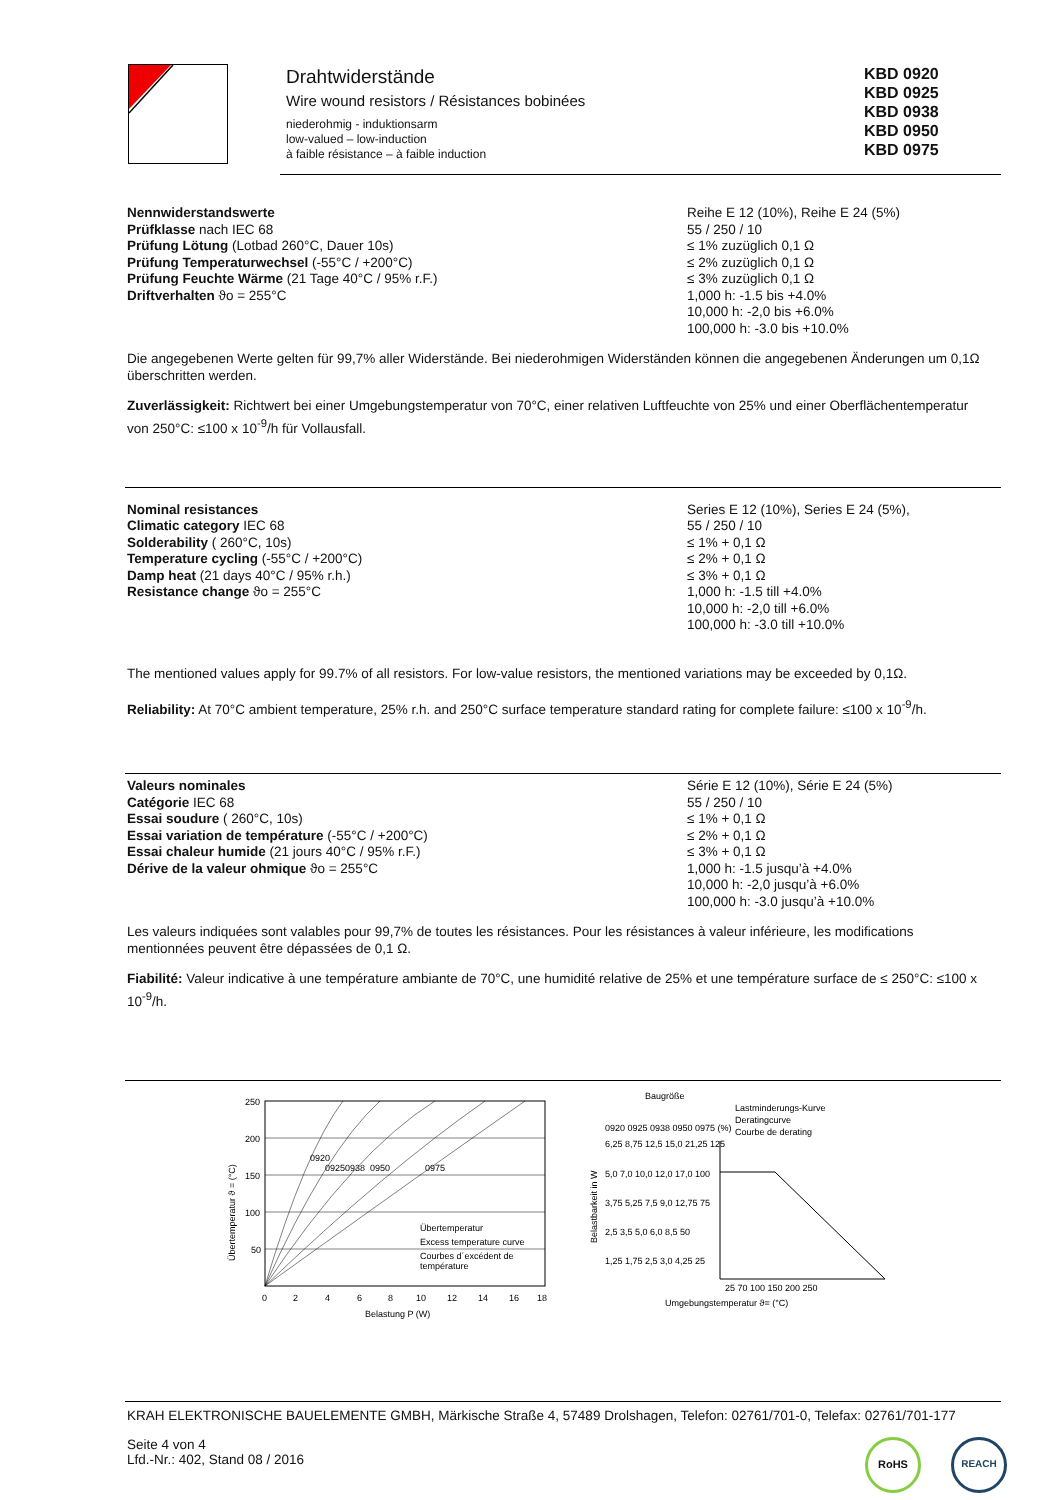Drahtwiderstände
Wire wound resistors / Résistances bobinées
niederohmig - induktionsarm
low-valued – low-induction
à faible résistance – à faible induction
KBD 0920
KBD 0925
KBD 0938
KBD 0950
KBD 0975
Nennwiderstandswerte
Prüfklasse nach IEC 68
Prüfung Lötung (Lotbad 260°C, Dauer 10s)
Prüfung Temperaturwechsel (-55°C / +200°C)
Prüfung Feuchte Wärme (21 Tage 40°C / 95% r.F.)
Driftverhalten ϑo = 255°C
Reihe E 12 (10%), Reihe E 24 (5%)
55 / 250 / 10
≤ 1% zuzüglich 0,1 Ω
≤ 2% zuzüglich 0,1 Ω
≤ 3% zuzüglich 0,1 Ω
1,000 h: -1.5 bis +4.0%
10,000 h: -2,0 bis +6.0%
100,000 h: -3.0 bis +10.0%
Die angegebenen Werte gelten für 99,7% aller Widerstände. Bei niederohmigen Widerständen können die angegebenen Änderungen um 0,1Ω überschritten werden.
Zuverlässigkeit: Richtwert bei einer Umgebungstemperatur von 70°C, einer relativen Luftfeuchte von 25% und einer Oberflächentemperatur von 250°C: ≤100 x 10<sup>-9</sup>/h für Vollausfall.
Nominal resistances
Climatic category IEC 68
Solderability ( 260°C, 10s)
Temperature cycling (-55°C / +200°C)
Damp heat (21 days 40°C / 95% r.h.)
Resistance change ϑo = 255°C
Series E 12 (10%), Series E 24 (5%),
55 / 250 / 10
≤ 1% + 0,1 Ω
≤ 2% + 0,1 Ω
≤ 3% + 0,1 Ω
1,000 h: -1.5 till +4.0%
10,000 h: -2,0 till +6.0%
100,000 h: -3.0 till +10.0%
The mentioned values apply for 99.7% of all resistors. For low-value resistors, the mentioned variations may be exceeded by 0,1Ω.
Reliability: At 70°C ambient temperature, 25% r.h. and 250°C surface temperature standard rating for complete failure: ≤100 x 10<sup>-9</sup>/h.
Valeurs nominales
Catégorie IEC 68
Essai soudure ( 260°C, 10s)
Essai variation de température (-55°C / +200°C)
Essai chaleur humide (21 jours 40°C / 95% r.F.)
Dérive de la valeur ohmique ϑo = 255°C
Série E 12 (10%), Série E 24 (5%)
55 / 250 / 10
≤ 1% + 0,1 Ω
≤ 2% + 0,1 Ω
≤ 3% + 0,1 Ω
1,000 h: -1.5 jusqu’à +4.0%
10,000 h: -2,0 jusqu’à +6.0%
100,000 h: -3.0 jusqu’à +10.0%
Les valeurs indiquées sont valables pour 99,7% de toutes les résistances. Pour les résistances à valeur inférieure, les modifications mentionnées peuvent être dépassées de 0,1 Ω.
Fiabilité: Valeur indicative à une température ambiante de 70°C, une humidité relative de 25% et une température surface de ≤ 250°C: ≤100 x 10<sup>-9</sup>/h.
250
200
150
100
50
0
2
4
6
8
10
12
14
16
18
Belastung P (W)
Übertemperatur
Excess temperature curve
Courbes d´excédent de
température
Übertemperatur ϑ = (°C)
0920
0925
0938
0950
0975
Baugröße
Belastbarkeit in W
0920 0925 0938 0950 0975 (%)
6,25 8,75 12,5 15,0 21,25 125
5,0 7,0 10,0 12,0 17,0 100
3,75 5,25 7,5 9,0 12,75 75
2,5 3,5 5,0 6,0 8,5 50
1,25 1,75 2,5 3,0 4,25 25
Lastminderungs-Kurve
Deratingcurve
Courbe de derating
25 70 100 150 200 250
Umgebungstemperatur ϑ= (°C)
KRAH ELEKTRONISCHE BAUELEMENTE GMBH, Märkische Straße 4, 57489 Drolshagen, Telefon: 02761/701-0, Telefax: 02761/701-177
Seite 4 von 4
Lfd.-Nr.: 402, Stand 08 / 2016
RoHS REACH